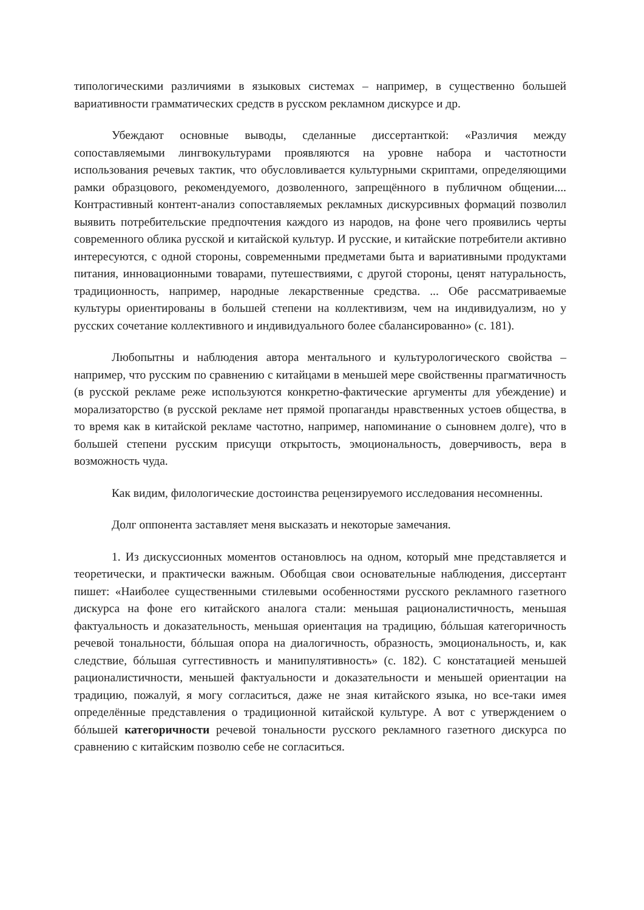типологическими различиями в языковых системах – например, в существенно большей вариативности грамматических средств в русском рекламном дискурсе и др.
Убеждают основные выводы, сделанные диссертанткой: «Различия между сопоставляемыми лингвокультурами проявляются на уровне набора и частотности использования речевых тактик, что обусловливается культурными скриптами, определяющими рамки образцового, рекомендуемого, дозволенного, запрещённого в публичном общении.... Контрастивный контент-анализ сопоставляемых рекламных дискурсивных формаций позволил выявить потребительские предпочтения каждого из народов, на фоне чего проявились черты современного облика русской и китайской культур. И русские, и китайские потребители активно интересуются, с одной стороны, современными предметами быта и вариативными продуктами питания, инновационными товарами, путешествиями, с другой стороны, ценят натуральность, традиционность, например, народные лекарственные средства. ... Обе рассматриваемые культуры ориентированы в большей степени на коллективизм, чем на индивидуализм, но у русских сочетание коллективного и индивидуального более сбалансированно» (с. 181).
Любопытны и наблюдения автора ментального и культурологического свойства – например, что русским по сравнению с китайцами в меньшей мере свойственны прагматичность (в русской рекламе реже используются конкретно-фактические аргументы для убеждение) и морализаторство (в русской рекламе нет прямой пропаганды нравственных устоев общества, в то время как в китайской рекламе частотно, например, напоминание о сыновнем долге), что в большей степени русским присущи открытость, эмоциональность, доверчивость, вера в возможность чуда.
Как видим, филологические достоинства рецензируемого исследования несомненны.
Долг оппонента заставляет меня высказать и некоторые замечания.
1. Из дискуссионных моментов остановлюсь на одном, который мне представляется и теоретически, и практически важным. Обобщая свои основательные наблюдения, диссертант пишет: «Наиболее существенными стилевыми особенностями русского рекламного газетного дискурса на фоне его китайского аналога стали: меньшая рационалистичность, меньшая фактуальность и доказательность, меньшая ориентация на традицию, бóльшая категоричность речевой тональности, бóльшая опора на диалогичность, образность, эмоциональность, и, как следствие, бóльшая суггестивность и манипулятивность» (с. 182). С констатацией меньшей рационалистичности, меньшей фактуальности и доказательности и меньшей ориентации на традицию, пожалуй, я могу согласиться, даже не зная китайского языка, но все-таки имея определённые представления о традиционной китайской культуре. А вот с утверждением о бóльшей категоричности речевой тональности русского рекламного газетного дискурса по сравнению с китайским позволю себе не согласиться.